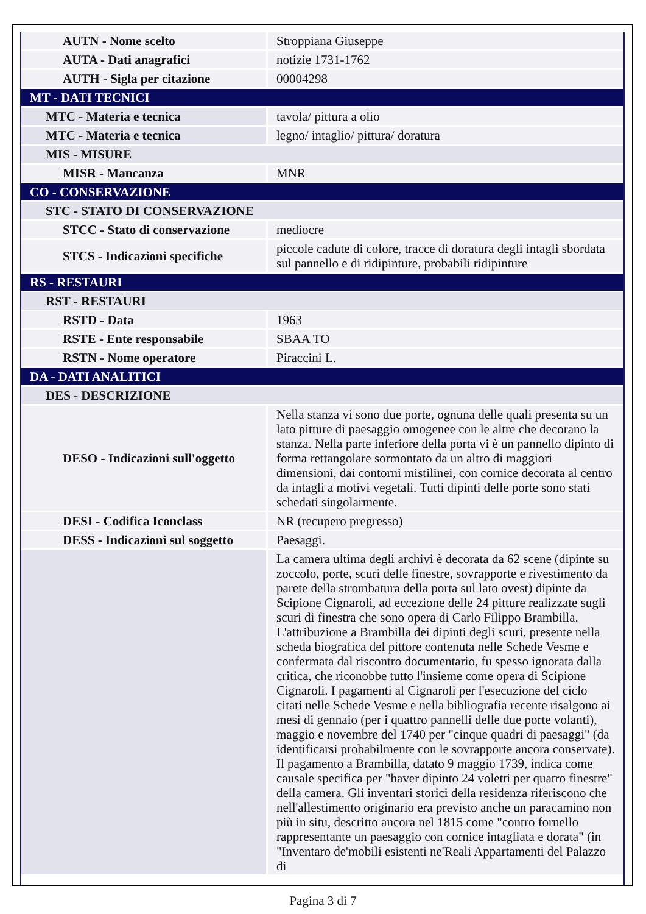| AUTN - Nome scelto | Stroppiana Giuseppe |
| AUTA - Dati anagrafici | notizie 1731-1762 |
| AUTH - Sigla per citazione | 00004298 |
| MT - DATI TECNICI | |
| MTC - Materia e tecnica | tavola/ pittura a olio |
| MTC - Materia e tecnica | legno/ intaglio/ pittura/ doratura |
| MIS - MISURE | |
| MISR - Mancanza | MNR |
| CO - CONSERVAZIONE | |
| STC - STATO DI CONSERVAZIONE | |
| STCC - Stato di conservazione | mediocre |
| STCS - Indicazioni specifiche | piccole cadute di colore, tracce di doratura degli intagli sbordata sul pannello e di ridipinture, probabili ridipinture |
| RS - RESTAURI | |
| RST - RESTAURI | |
| RSTD - Data | 1963 |
| RSTE - Ente responsabile | SBAA TO |
| RSTN - Nome operatore | Piraccini L. |
| DA - DATI ANALITICI | |
| DES - DESCRIZIONE | |
| DESO - Indicazioni sull'oggetto | Nella stanza vi sono due porte, ognuna delle quali presenta su un lato pitture di paesaggio omogenee con le altre che decorano la stanza. Nella parte inferiore della porta vi è un pannello dipinto di forma rettangolare sormontato da un altro di maggiori dimensioni, dai contorni mistilinei, con cornice decorata al centro da intagli a motivi vegetali. Tutti dipinti delle porte sono stati schedati singolarmente. |
| DESI - Codifica Iconclass | NR (recupero pregresso) |
| DESS - Indicazioni sul soggetto | Paesaggi. |
| | La camera ultima degli archivi è decorata da 62 scene (dipinte su zoccolo, porte, scuri delle finestre, sovrapporte e rivestimento da parete della strombatura della porta sul lato ovest) dipinte da Scipione Cignaroli, ad eccezione delle 24 pitture realizzate sugli scuri di finestra che sono opera di Carlo Filippo Brambilla. L'attribuzione a Brambilla dei dipinti degli scuri, presente nella scheda biografica del pittore contenuta nelle Schede Vesme e confermata dal riscontro documentario, fu spesso ignorata dalla critica, che riconobbe tutto l'insieme come opera di Scipione Cignaroli. I pagamenti al Cignaroli per l'esecuzione del ciclo citati nelle Schede Vesme e nella bibliografia recente risalgono ai mesi di gennaio (per i quattro pannelli delle due porte volanti), maggio e novembre del 1740 per "cinque quadri di paesaggi" (da identificarsi probabilmente con le sovrapporte ancora conservate). Il pagamento a Brambilla, datato 9 maggio 1739, indica come causale specifica per "haver dipinto 24 voletti per quatro finestre" della camera. Gli inventari storici della residenza riferiscono che nell'allestimento originario era previsto anche un paracamino non più in situ, descritto ancora nel 1815 come "contro fornello rappresentante un paesaggio con cornice intagliata e dorata" (in "Inventaro de'mobili esistenti ne'Reali Appartamenti del Palazzo di |
Pagina 3 di 7